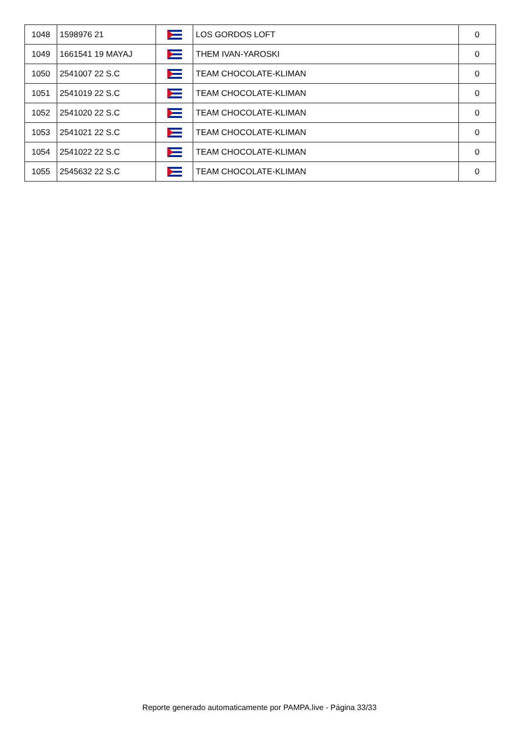| 1048 | 1598976 21 | | LOS GORDOS LOFT | 0 |
| 1049 | 1661541 19 MAYAJ | | THEM IVAN-YAROSKI | 0 |
| 1050 | 2541007 22 S.C | | TEAM CHOCOLATE-KLIMAN | 0 |
| 1051 | 2541019 22 S.C | | TEAM CHOCOLATE-KLIMAN | 0 |
| 1052 | 2541020 22 S.C | | TEAM CHOCOLATE-KLIMAN | 0 |
| 1053 | 2541021 22 S.C | | TEAM CHOCOLATE-KLIMAN | 0 |
| 1054 | 2541022 22 S.C | | TEAM CHOCOLATE-KLIMAN | 0 |
| 1055 | 2545632 22 S.C | | TEAM CHOCOLATE-KLIMAN | 0 |
Reporte generado automaticamente por PAMPA.live - Página 33/33